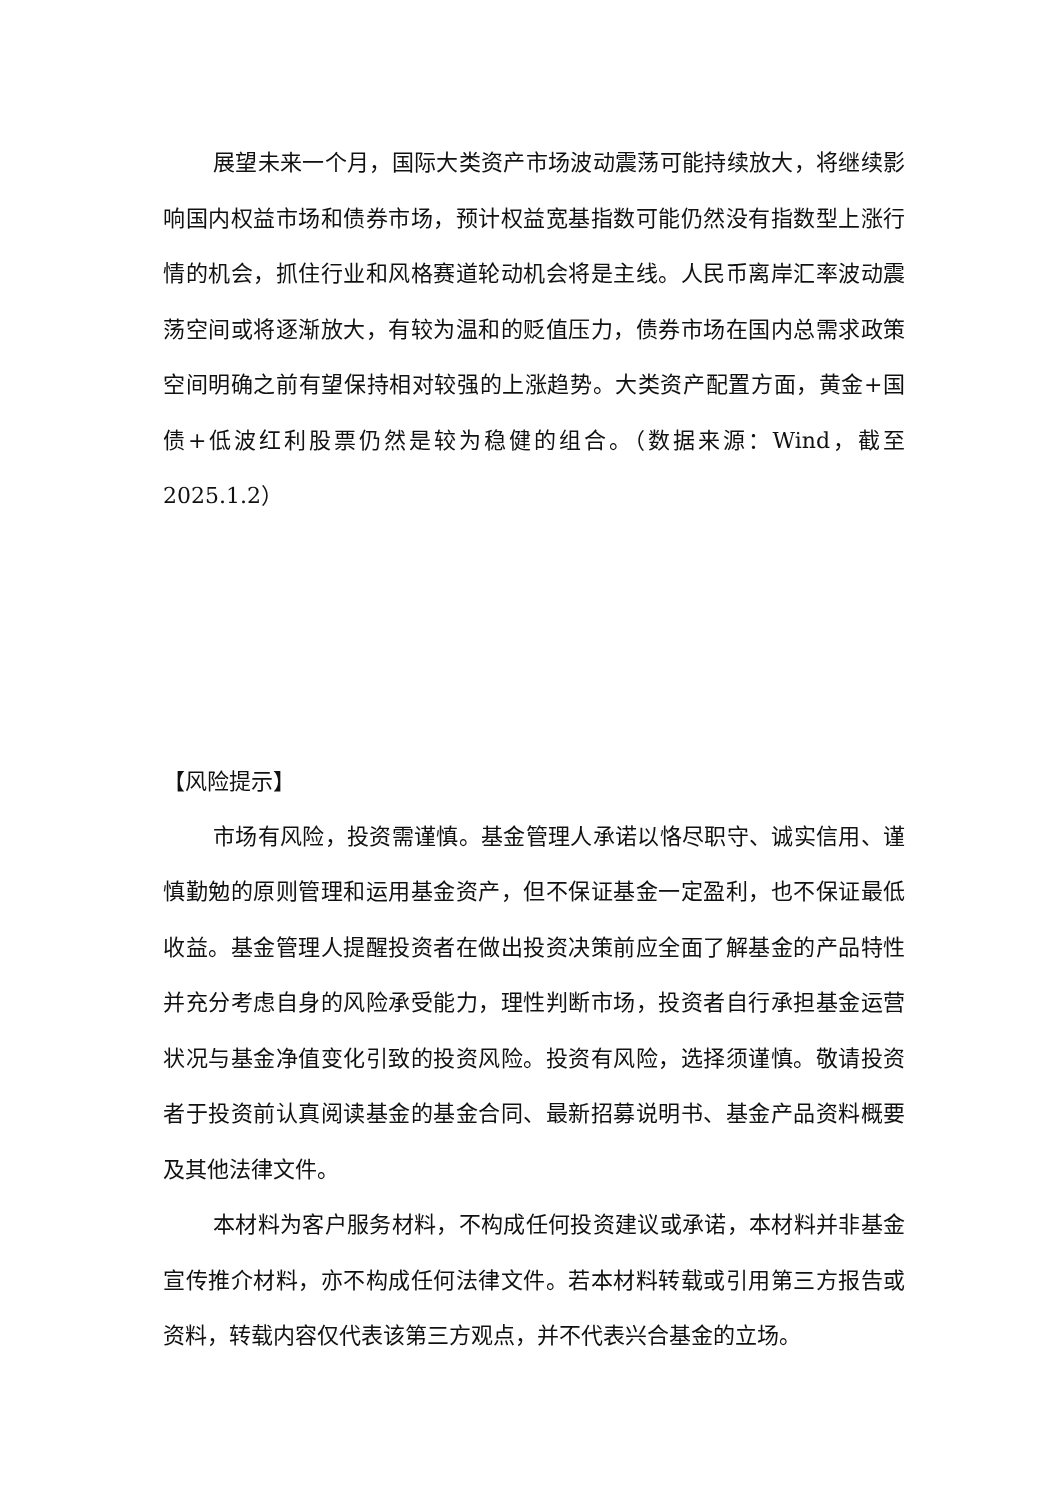展望未来一个月，国际大类资产市场波动震荡可能持续放大，将继续影响国内权益市场和债券市场，预计权益宽基指数可能仍然没有指数型上涨行情的机会，抓住行业和风格赛道轮动机会将是主线。人民币离岸汇率波动震荡空间或将逐渐放大，有较为温和的贬值压力，债券市场在国内总需求政策空间明确之前有望保持相对较强的上涨趋势。大类资产配置方面，黄金+国债+低波红利股票仍然是较为稳健的组合。（数据来源：Wind，截至2025.1.2）
【风险提示】
市场有风险，投资需谨慎。基金管理人承诺以恪尽职守、诚实信用、谨慎勤勉的原则管理和运用基金资产，但不保证基金一定盈利，也不保证最低收益。基金管理人提醒投资者在做出投资决策前应全面了解基金的产品特性并充分考虑自身的风险承受能力，理性判断市场，投资者自行承担基金运营状况与基金净值变化引致的投资风险。投资有风险，选择须谨慎。敬请投资者于投资前认真阅读基金的基金合同、最新招募说明书、基金产品资料概要及其他法律文件。
本材料为客户服务材料，不构成任何投资建议或承诺，本材料并非基金宣传推介材料，亦不构成任何法律文件。若本材料转载或引用第三方报告或资料，转载内容仅代表该第三方观点，并不代表兴合基金的立场。